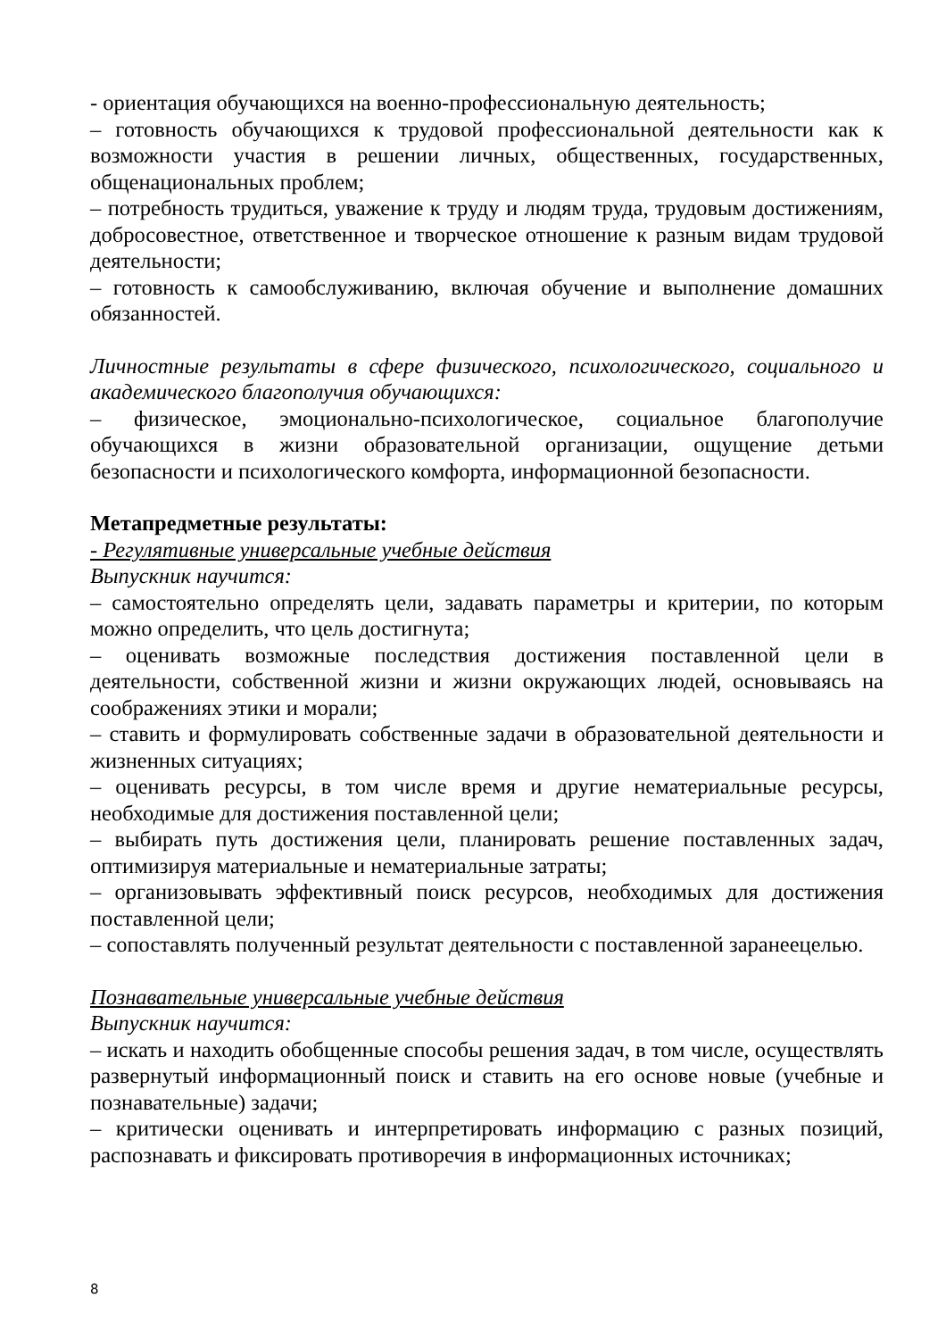- ориентация обучающихся на военно-профессиональную деятельность;
– готовность обучающихся к трудовой профессиональной деятельности как к возможности участия в решении личных, общественных, государственных, общенациональных проблем;
– потребность трудиться, уважение к труду и людям труда, трудовым достижениям, добросовестное, ответственное и творческое отношение к разным видам трудовой деятельности;
– готовность к самообслуживанию, включая обучение и выполнение домашних обязанностей.
Личностные результаты в сфере физического, психологического, социального и академического благополучия обучающихся:
– физическое, эмоционально-психологическое, социальное благополучие обучающихся в жизни образовательной организации, ощущение детьми безопасности и психологического комфорта, информационной безопасности.
Метапредметные результаты:
- Регулятивные универсальные учебные действия
Выпускник научится:
– самостоятельно определять цели, задавать параметры и критерии, по которым можно определить, что цель достигнута;
– оценивать возможные последствия достижения поставленной цели в деятельности, собственной жизни и жизни окружающих людей, основываясь на соображениях этики и морали;
– ставить и формулировать собственные задачи в образовательной деятельности и жизненных ситуациях;
– оценивать ресурсы, в том числе время и другие нематериальные ресурсы, необходимые для достижения поставленной цели;
– выбирать путь достижения цели, планировать решение поставленных задач, оптимизируя материальные и нематериальные затраты;
– организовывать эффективный поиск ресурсов, необходимых для достижения поставленной цели;
– сопоставлять полученный результат деятельности с поставленной заранеецелью.
Познавательные универсальные учебные действия
Выпускник научится:
– искать и находить обобщенные способы решения задач, в том числе, осуществлять развернутый информационный поиск и ставить на его основе новые (учебные и познавательные) задачи;
– критически оценивать и интерпретировать информацию с разных позиций, распознавать и фиксировать противоречия в информационных источниках;
8